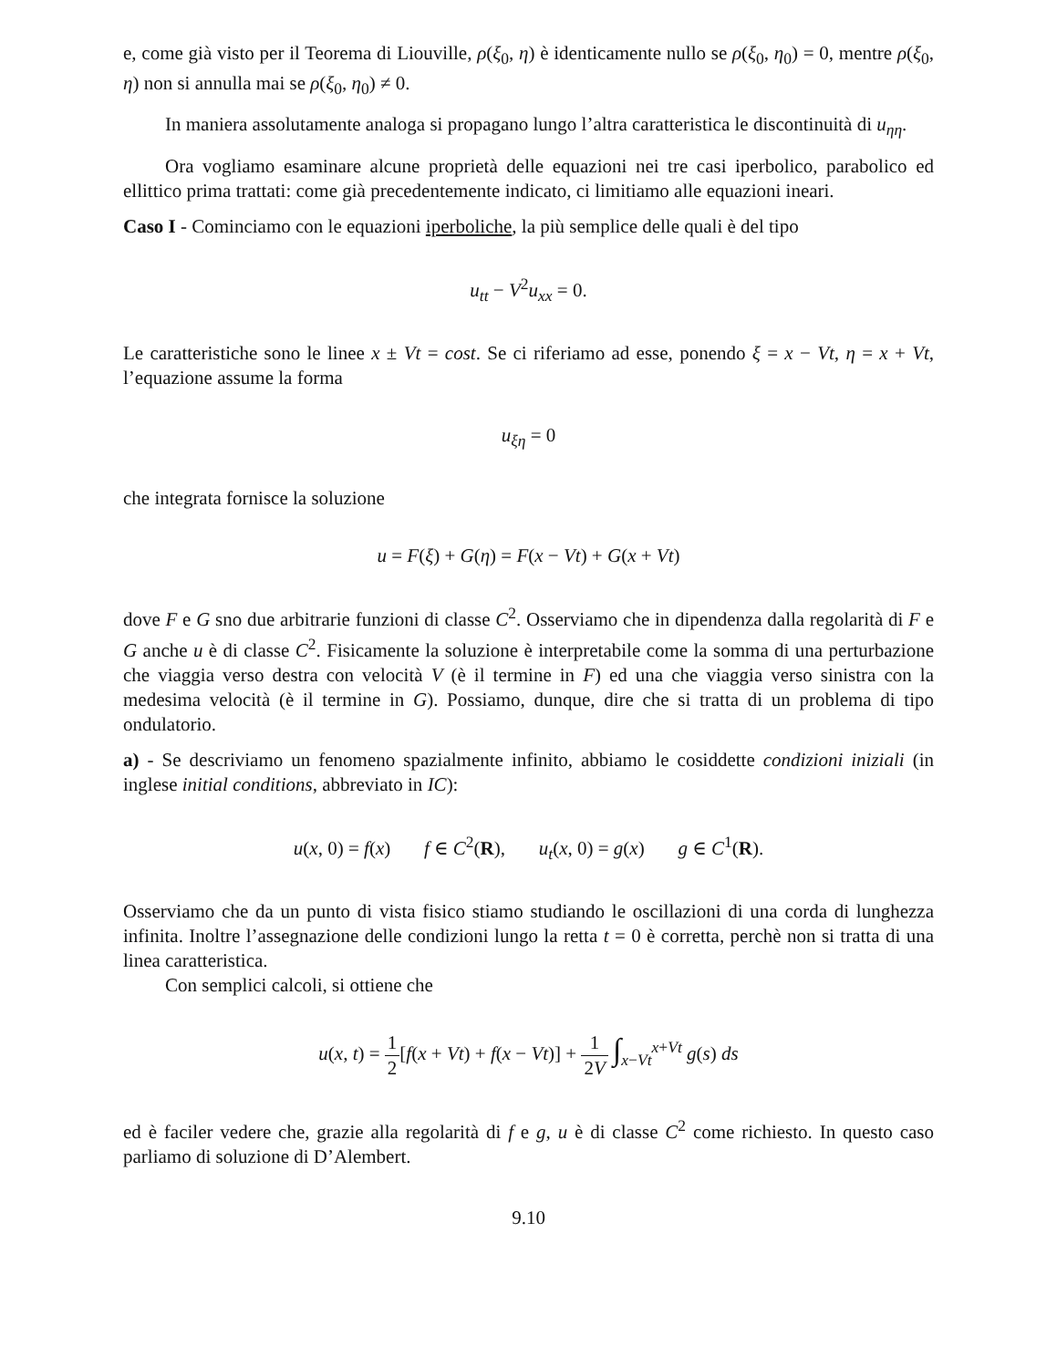e, come già visto per il Teorema di Liouville, ρ(ξ<sub>0</sub>, η) è identicamente nullo se ρ(ξ<sub>0</sub>, η<sub>0</sub>) = 0, mentre ρ(ξ<sub>0</sub>, η) non si annulla mai se ρ(ξ<sub>0</sub>, η<sub>0</sub>) ≠ 0.
In maniera assolutamente analoga si propagano lungo l’altra caratteristica le discontinuità di u<sub>ηη</sub>.
Ora vogliamo esaminare alcune proprietà delle equazioni nei tre casi iperbolico, parabolico ed ellittico prima trattati: come già precedentemente indicato, ci limitiamo alle equazioni ineari.
Caso I - Cominciamo con le equazioni iperboliche, la più semplice delle quali è del tipo
u<sub>tt</sub> − V<sup>2</sup>u<sub>xx</sub> = 0.
Le caratteristiche sono le linee x ± Vt = cost. Se ci riferiamo ad esse, ponendo ξ = x − Vt, η = x + Vt, l’equazione assume la forma
u<sub>ξη</sub> = 0
che integrata fornisce la soluzione
u = F(ξ) + G(η) = F(x − Vt) + G(x + Vt)
dove F e G sno due arbitrarie funzioni di classe C<sup>2</sup>. Osserviamo che in dipendenza dalla regolarità di F e G anche u è di classe C<sup>2</sup>. Fisicamente la soluzione è interpretabile come la somma di una perturbazione che viaggia verso destra con velocità V (è il termine in F) ed una che viaggia verso sinistra con la medesima velocità (è il termine in G). Possiamo, dunque, dire che si tratta di un problema di tipo ondulatorio.
a) - Se descriviamo un fenomeno spazialmente infinito, abbiamo le cosiddette condizioni iniziali (in inglese initial conditions, abbreviato in IC):
u(x, 0) = f(x) f ∈ C<sup>2</sup>(R), u<sub>t</sub>(x, 0) = g(x) g ∈ C<sup>1</sup>(R).
Osserviamo che da un punto di vista fisico stiamo studiando le oscillazioni di una corda di lunghezza infinita. Inoltre l’assegnazione delle condizioni lungo la retta t = 0 è corretta, perchè non si tratta di una linea caratteristica.
Con semplici calcoli, si ottiene che
u(x, t) = 1 2[f(x + Vt) + f(x − Vt)] + 1 2V ∫<sub>x−Vt</sub><sup>x+Vt</sup> g(s) ds
ed è faciler vedere che, grazie alla regolarità di f e g, u è di classe C<sup>2</sup> come richiesto. In questo caso parliamo di soluzione di D’Alembert.
9.10